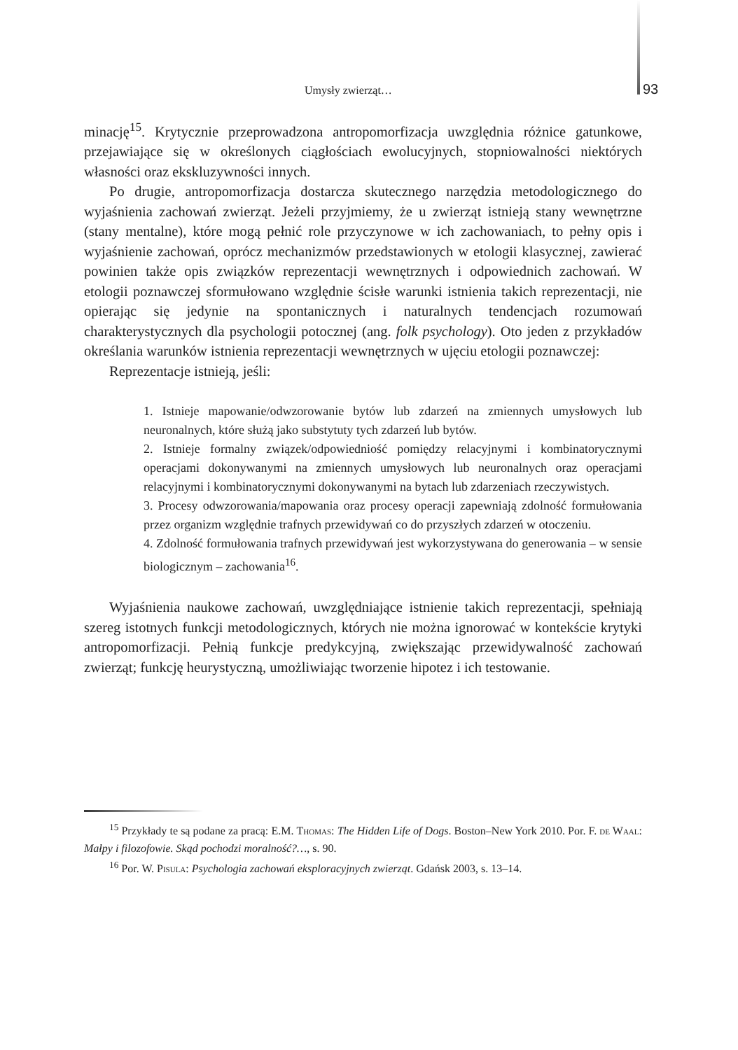Umysły zwierząt… 93
minację<sup>15</sup>. Krytycznie przeprowadzona antropomorfizacja uwzględnia różnice gatunkowe, przejawiające się w określonych ciągłościach ewolucyjnych, stopniowalności niektórych własności oraz ekskluzywności innych.
Po drugie, antropomorfizacja dostarcza skutecznego narzędzia metodologicznego do wyjaśnienia zachowań zwierząt. Jeżeli przyjmiemy, że u zwierząt istnieją stany wewnętrzne (stany mentalne), które mogą pełnić role przyczynowe w ich zachowaniach, to pełny opis i wyjaśnienie zachowań, oprócz mechanizmów przedstawionych w etologii klasycznej, zawierać powinien także opis związków reprezentacji wewnętrznych i odpowiednich zachowań. W etologii poznawczej sformułowano względnie ścisłe warunki istnienia takich reprezentacji, nie opierając się jedynie na spontanicznych i naturalnych tendencjach rozumowań charakterystycznych dla psychologii potocznej (ang. folk psychology). Oto jeden z przykładów określania warunków istnienia reprezentacji wewnętrznych w ujęciu etologii poznawczej:
Reprezentacje istnieją, jeśli:
1. Istnieje mapowanie/odwzorowanie bytów lub zdarzeń na zmiennych umysłowych lub neuronalnych, które służą jako substytuty tych zdarzeń lub bytów.
2. Istnieje formalny związek/odpowiedniość pomiędzy relacyjnymi i kombinatorycznymi operacjami dokonywanymi na zmiennych umysłowych lub neuronalnych oraz operacjami relacyjnymi i kombinatorycznymi dokonywanymi na bytach lub zdarzeniach rzeczywistych.
3. Procesy odwzorowania/mapowania oraz procesy operacji zapewniają zdolność formułowania przez organizm względnie trafnych przewidywań co do przyszłych zdarzeń w otoczeniu.
4. Zdolność formułowania trafnych przewidywań jest wykorzystywana do generowania – w sensie biologicznym – zachowania<sup>16</sup>.
Wyjaśnienia naukowe zachowań, uwzględniające istnienie takich reprezentacji, spełniają szereg istotnych funkcji metodologicznych, których nie można ignorować w kontekście krytyki antropomorfizacji. Pełnią funkcje predykcyjną, zwiększając przewidywalność zachowań zwierząt; funkcję heurystyczną, umożliwiając tworzenie hipotez i ich testowanie.
<sup>15</sup> Przykłady te są podane za pracą: E.M. Thomas: The Hidden Life of Dogs. Boston–New York 2010. Por. F. de Waal: Małpy i filozofowie. Skąd pochodzi moralność?…, s. 90.
<sup>16</sup> Por. W. Pisula: Psychologia zachowań eksploracyjnych zwierząt. Gdańsk 2003, s. 13–14.